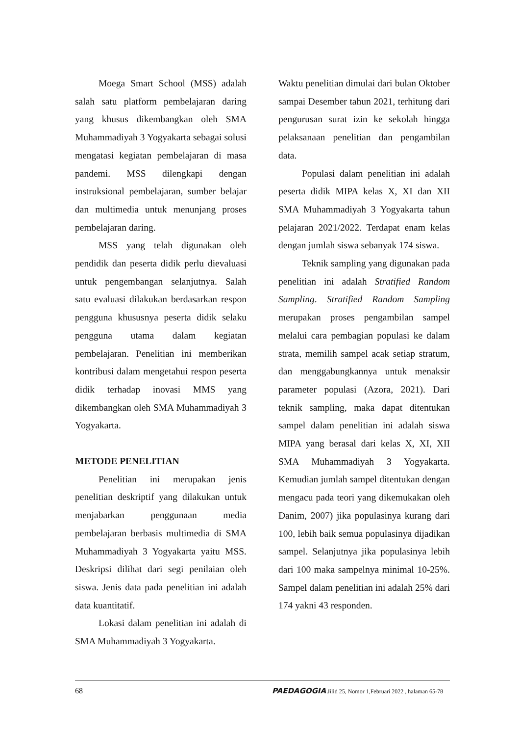Moega Smart School (MSS) adalah salah satu platform pembelajaran daring yang khusus dikembangkan oleh SMA Muhammadiyah 3 Yogyakarta sebagai solusi mengatasi kegiatan pembelajaran di masa pandemi. MSS dilengkapi dengan instruksional pembelajaran, sumber belajar dan multimedia untuk menunjang proses pembelajaran daring.
MSS yang telah digunakan oleh pendidik dan peserta didik perlu dievaluasi untuk pengembangan selanjutnya. Salah satu evaluasi dilakukan berdasarkan respon pengguna khususnya peserta didik selaku pengguna utama dalam kegiatan pembelajaran. Penelitian ini memberikan kontribusi dalam mengetahui respon peserta didik terhadap inovasi MMS yang dikembangkan oleh SMA Muhammadiyah 3 Yogyakarta.
METODE PENELITIAN
Penelitian ini merupakan jenis penelitian deskriptif yang dilakukan untuk menjabarkan penggunaan media pembelajaran berbasis multimedia di SMA Muhammadiyah 3 Yogyakarta yaitu MSS. Deskripsi dilihat dari segi penilaian oleh siswa. Jenis data pada penelitian ini adalah data kuantitatif.
Lokasi dalam penelitian ini adalah di SMA Muhammadiyah 3 Yogyakarta.
Waktu penelitian dimulai dari bulan Oktober sampai Desember tahun 2021, terhitung dari pengurusan surat izin ke sekolah hingga pelaksanaan penelitian dan pengambilan data.
Populasi dalam penelitian ini adalah peserta didik MIPA kelas X, XI dan XII SMA Muhammadiyah 3 Yogyakarta tahun pelajaran 2021/2022. Terdapat enam kelas dengan jumlah siswa sebanyak 174 siswa.
Teknik sampling yang digunakan pada penelitian ini adalah Stratified Random Sampling. Stratified Random Sampling merupakan proses pengambilan sampel melalui cara pembagian populasi ke dalam strata, memilih sampel acak setiap stratum, dan menggabungkannya untuk menaksir parameter populasi (Azora, 2021). Dari teknik sampling, maka dapat ditentukan sampel dalam penelitian ini adalah siswa MIPA yang berasal dari kelas X, XI, XII SMA Muhammadiyah 3 Yogyakarta. Kemudian jumlah sampel ditentukan dengan mengacu pada teori yang dikemukakan oleh Danim, 2007) jika populasinya kurang dari 100, lebih baik semua populasinya dijadikan sampel. Selanjutnya jika populasinya lebih dari 100 maka sampelnya minimal 10-25%. Sampel dalam penelitian ini adalah 25% dari 174 yakni 43 responden.
68 PAEDAGOGIA Jilid 25, Nomor 1,Februari 2022 , halaman 65-78